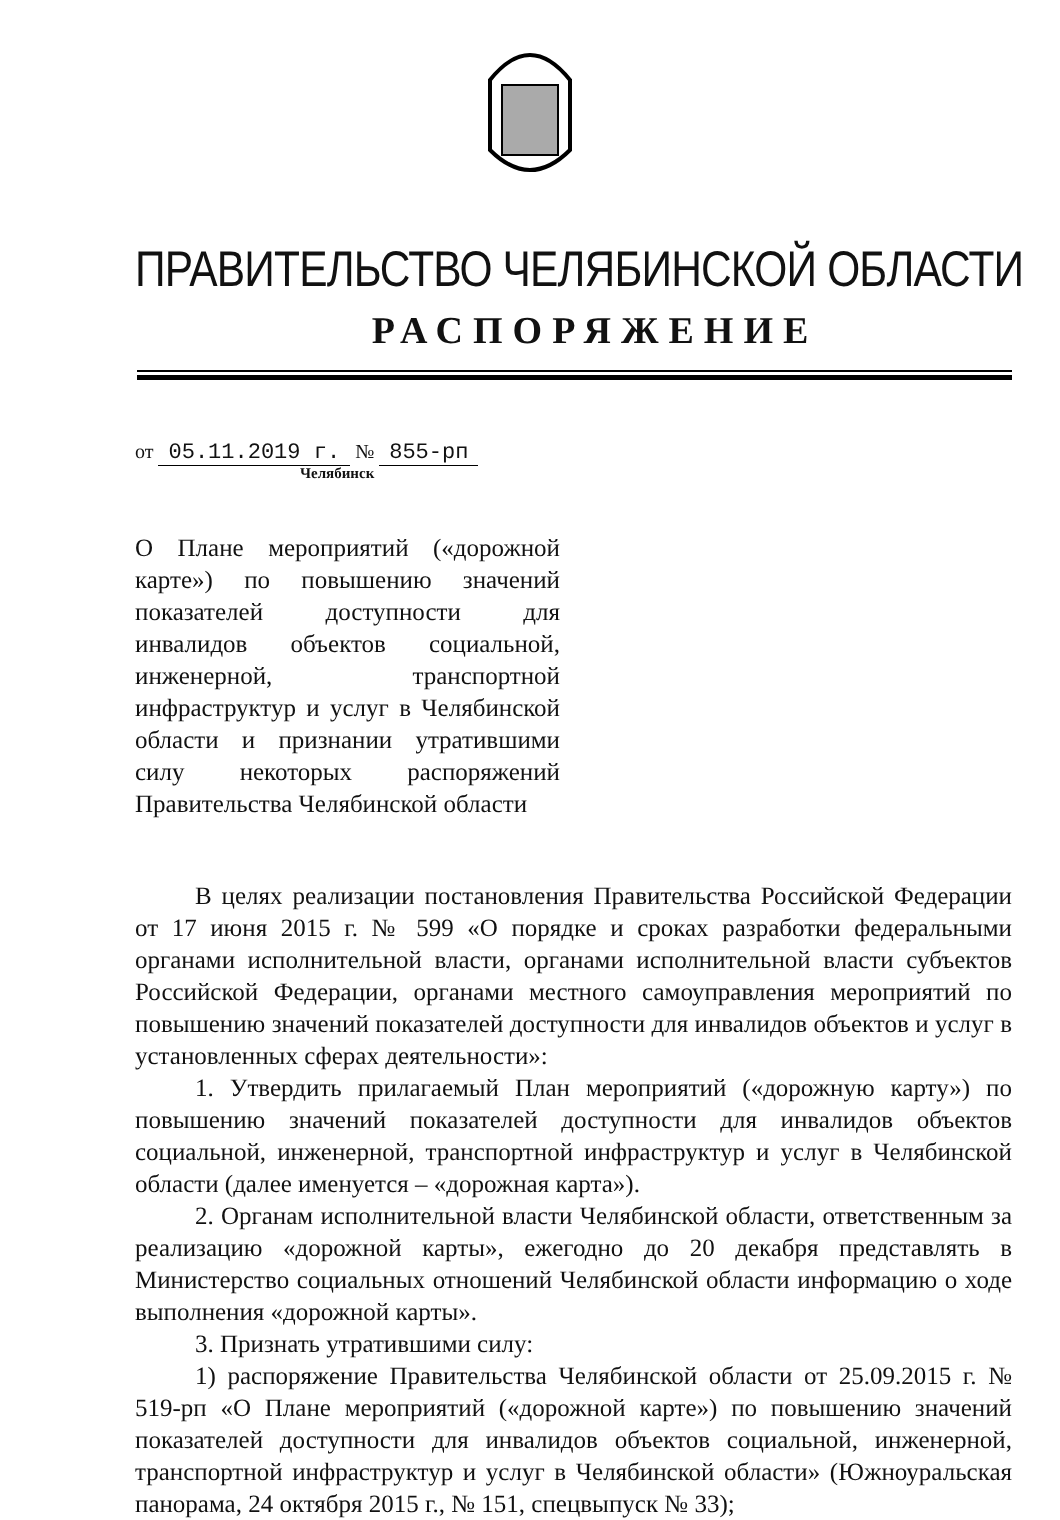ПРАВИТЕЛЬСТВО ЧЕЛЯБИНСКОЙ ОБЛАСТИ
РАСПОРЯЖЕНИЕ
от 05.11.2019 г. № 855-рп
Челябинск
О Плане мероприятий («дорожной карте») по повышению значений показателей доступности для инвалидов объектов социальной, инженерной, транспортной инфраструктур и услуг в Челябинской области и признании утратившими силу некоторых распоряжений Правительства Челябинской области
В целях реализации постановления Правительства Российской Федерации от 17 июня 2015 г. № 599 «О порядке и сроках разработки федеральными органами исполнительной власти, органами исполнительной власти субъектов Российской Федерации, органами местного самоуправления мероприятий по повышению значений показателей доступности для инвалидов объектов и услуг в установленных сферах деятельности»:
1. Утвердить прилагаемый План мероприятий («дорожную карту») по повышению значений показателей доступности для инвалидов объектов социальной, инженерной, транспортной инфраструктур и услуг в Челябинской области (далее именуется – «дорожная карта»).
2. Органам исполнительной власти Челябинской области, ответственным за реализацию «дорожной карты», ежегодно до 20 декабря представлять в Министерство социальных отношений Челябинской области информацию о ходе выполнения «дорожной карты».
3. Признать утратившими силу:
1) распоряжение Правительства Челябинской области от 25.09.2015 г. № 519-рп «О Плане мероприятий («дорожной карте») по повышению значений показателей доступности для инвалидов объектов социальной, инженерной, транспортной инфраструктур и услуг в Челябинской области» (Южноуральская панорама, 24 октября 2015 г., № 151, спецвыпуск № 33);